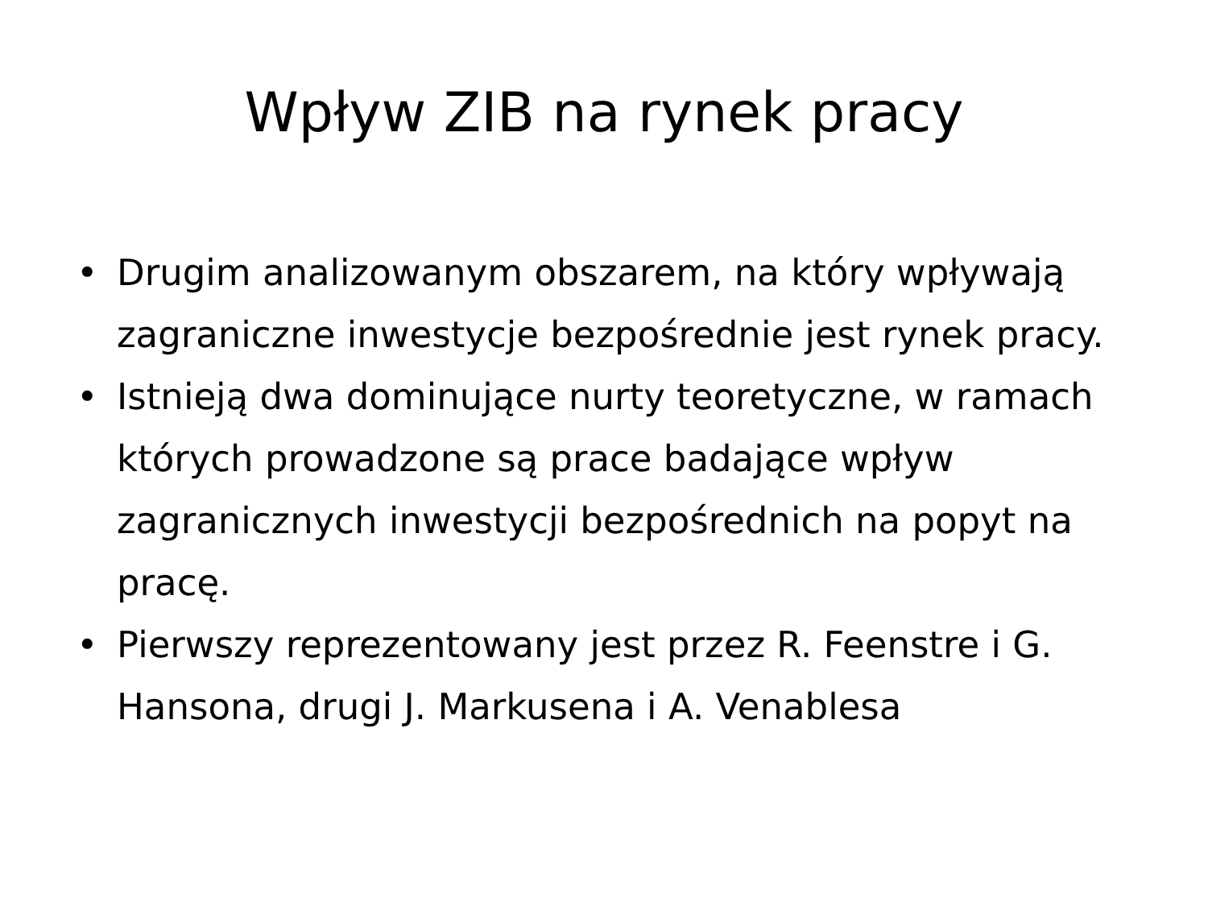Wpływ ZIB na rynek pracy
• Drugim analizowanym obszarem, na który wpływają zagraniczne inwestycje bezpośrednie jest rynek pracy.
• Istnieją dwa dominujące nurty teoretyczne, w ramach których prowadzone są prace badające wpływ zagranicznych inwestycji bezpośrednich na popyt na pracę.
• Pierwszy reprezentowany jest przez R. Feenstre i G. Hansona, drugi J. Markusena i A. Venablesa